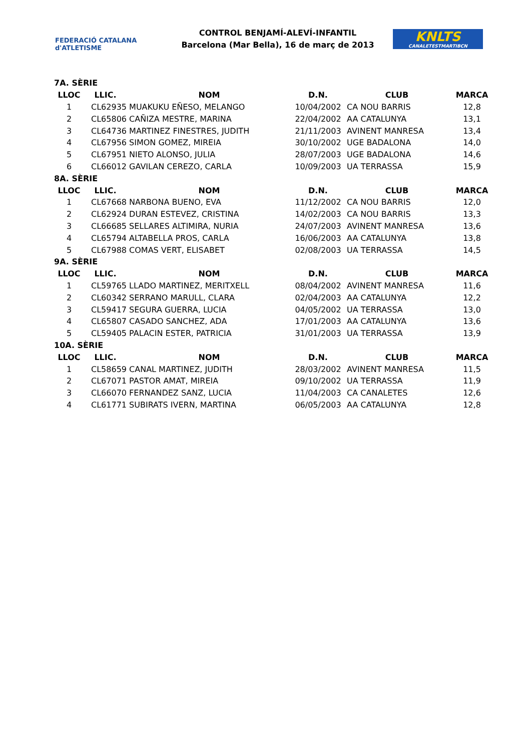FEDERACIÓ CATALANA d'ATLETISME
CONTROL BENJAMÍ-ALEVÍ-INFANTIL
Barcelona (Mar Bella), 16 de març de 2013
KNLTS
CANALETESTMARTIBCN
| 7A. SÈRIE | | | | | |
| LLOC | LLIC. | NOM | D.N. | CLUB | MARCA |
| 1 | CL62935 | MUAKUKU EÑESO, MELANGO | 10/04/2002 | CA NOU BARRIS | 12,8 |
| 2 | CL65806 | CAÑIZA MESTRE, MARINA | 22/04/2002 | AA CATALUNYA | 13,1 |
| 3 | CL64736 | MARTINEZ FINESTRES, JUDITH | 21/11/2003 | AVINENT MANRESA | 13,4 |
| 4 | CL67956 | SIMON GOMEZ, MIREIA | 30/10/2002 | UGE BADALONA | 14,0 |
| 5 | CL67951 | NIETO ALONSO, JULIA | 28/07/2003 | UGE BADALONA | 14,6 |
| 6 | CL66012 | GAVILAN CEREZO, CARLA | 10/09/2003 | UA TERRASSA | 15,9 |
| 8A. SÈRIE | | | | | |
| LLOC | LLIC. | NOM | D.N. | CLUB | MARCA |
| 1 | CL67668 | NARBONA BUENO, EVA | 11/12/2002 | CA NOU BARRIS | 12,0 |
| 2 | CL62924 | DURAN ESTEVEZ, CRISTINA | 14/02/2003 | CA NOU BARRIS | 13,3 |
| 3 | CL66685 | SELLARES ALTIMIRA, NURIA | 24/07/2003 | AVINENT MANRESA | 13,6 |
| 4 | CL65794 | ALTABELLA PROS, CARLA | 16/06/2003 | AA CATALUNYA | 13,8 |
| 5 | CL67988 | COMAS VERT, ELISABET | 02/08/2003 | UA TERRASSA | 14,5 |
| 9A. SÈRIE | | | | | |
| LLOC | LLIC. | NOM | D.N. | CLUB | MARCA |
| 1 | CL59765 | LLADO MARTINEZ, MERITXELL | 08/04/2002 | AVINENT MANRESA | 11,6 |
| 2 | CL60342 | SERRANO MARULL, CLARA | 02/04/2003 | AA CATALUNYA | 12,2 |
| 3 | CL59417 | SEGURA GUERRA, LUCIA | 04/05/2002 | UA TERRASSA | 13,0 |
| 4 | CL65807 | CASADO SANCHEZ, ADA | 17/01/2003 | AA CATALUNYA | 13,6 |
| 5 | CL59405 | PALACIN ESTER, PATRICIA | 31/01/2003 | UA TERRASSA | 13,9 |
| 10A. SÈRIE | | | | | |
| LLOC | LLIC. | NOM | D.N. | CLUB | MARCA |
| 1 | CL58659 | CANAL MARTINEZ, JUDITH | 28/03/2002 | AVINENT MANRESA | 11,5 |
| 2 | CL67071 | PASTOR AMAT, MIREIA | 09/10/2002 | UA TERRASSA | 11,9 |
| 3 | CL66070 | FERNANDEZ SANZ, LUCIA | 11/04/2003 | CA CANALETES | 12,6 |
| 4 | CL61771 | SUBIRATS IVERN, MARTINA | 06/05/2003 | AA CATALUNYA | 12,8 |